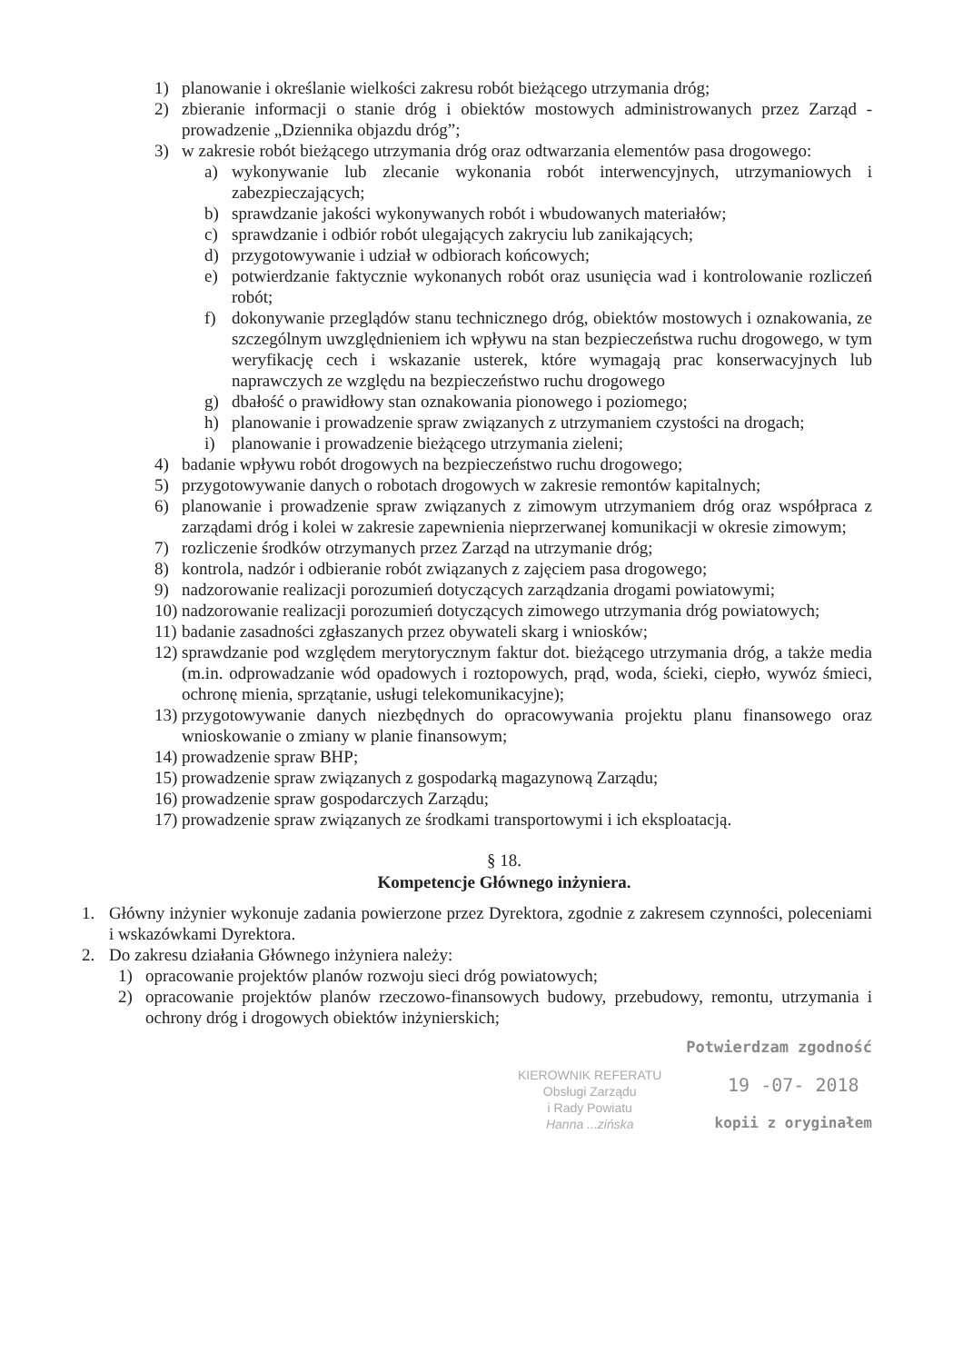1) planowanie i określanie wielkości zakresu robót bieżącego utrzymania dróg;
2) zbieranie informacji o stanie dróg i obiektów mostowych administrowanych przez Zarząd - prowadzenie „Dziennika objazdu dróg”;
3) w zakresie robót bieżącego utrzymania dróg oraz odtwarzania elementów pasa drogowego:
a) wykonywanie lub zlecanie wykonania robót interwencyjnych, utrzymaniowych i zabezpieczających;
b) sprawdzanie jakości wykonywanych robót i wbudowanych materiałów;
c) sprawdzanie i odbiór robót ulegających zakryciu lub zanikających;
d) przygotowywanie i udział w odbiorach końcowych;
e) potwierdzanie faktycznie wykonanych robót oraz usunięcia wad i kontrolowanie rozliczeń robót;
f) dokonywanie przeglądów stanu technicznego dróg, obiektów mostowych i oznakowania, ze szczególnym uwzględnieniem ich wpływu na stan bezpieczeństwa ruchu drogowego, w tym weryfikację cech i wskazanie usterek, które wymagają prac konserwacyjnych lub naprawczych ze względu na bezpieczeństwo ruchu drogowego
g) dbałość o prawidłowy stan oznakowania pionowego i poziomego;
h) planowanie i prowadzenie spraw związanych z utrzymaniem czystości na drogach;
i) planowanie i prowadzenie bieżącego utrzymania zieleni;
4) badanie wpływu robót drogowych na bezpieczeństwo ruchu drogowego;
5) przygotowywanie danych o robotach drogowych w zakresie remontów kapitalnych;
6) planowanie i prowadzenie spraw związanych z zimowym utrzymaniem dróg oraz współpraca z zarządami dróg i kolei w zakresie zapewnienia nieprzerwanej komunikacji w okresie zimowym;
7) rozliczenie środków otrzymanych przez Zarząd na utrzymanie dróg;
8) kontrola, nadzór i odbieranie robót związanych z zajęciem pasa drogowego;
9) nadzorowanie realizacji porozumień dotyczących zarządzania drogami powiatowymi;
10) nadzorowanie realizacji porozumień dotyczących zimowego utrzymania dróg powiatowych;
11) badanie zasadności zgłaszanych przez obywateli skarg i wniosków;
12) sprawdzanie pod względem merytorycznym faktur dot. bieżącego utrzymania dróg, a także media (m.in. odprowadzanie wód opadowych i roztopowych, prąd, woda, ścieki, ciepło, wywóz śmieci, ochronę mienia, sprzątanie, usługi telekomunikacyjne);
13) przygotowywanie danych niezbędnych do opracowywania projektu planu finansowego oraz wnioskowanie o zmiany w planie finansowym;
14) prowadzenie spraw BHP;
15) prowadzenie spraw związanych z gospodarką magazynową Zarządu;
16) prowadzenie spraw gospodarczych Zarządu;
17) prowadzenie spraw związanych ze środkami transportowymi i ich eksploatacją.
§ 18.
Kompetencje Głównego inżyniera.
1. Główny inżynier wykonuje zadania powierzone przez Dyrektora, zgodnie z zakresem czynności, poleceniami i wskazówkami Dyrektora.
2. Do zakresu działania Głównego inżyniera należy:
1) opracowanie projektów planów rozwoju sieci dróg powiatowych;
2) opracowanie projektów planów rzeczowo-finansowych budowy, przebudowy, remontu, utrzymania i ochrony dróg i drogowych obiektów inżynierskich;
Potwierdzam zgodność
KIEROWNIK REFERATU
Obsługi Zarządu
i Rady Powiatu
Hanna ...zińska
19 -07- 2018
kopii z oryginałem